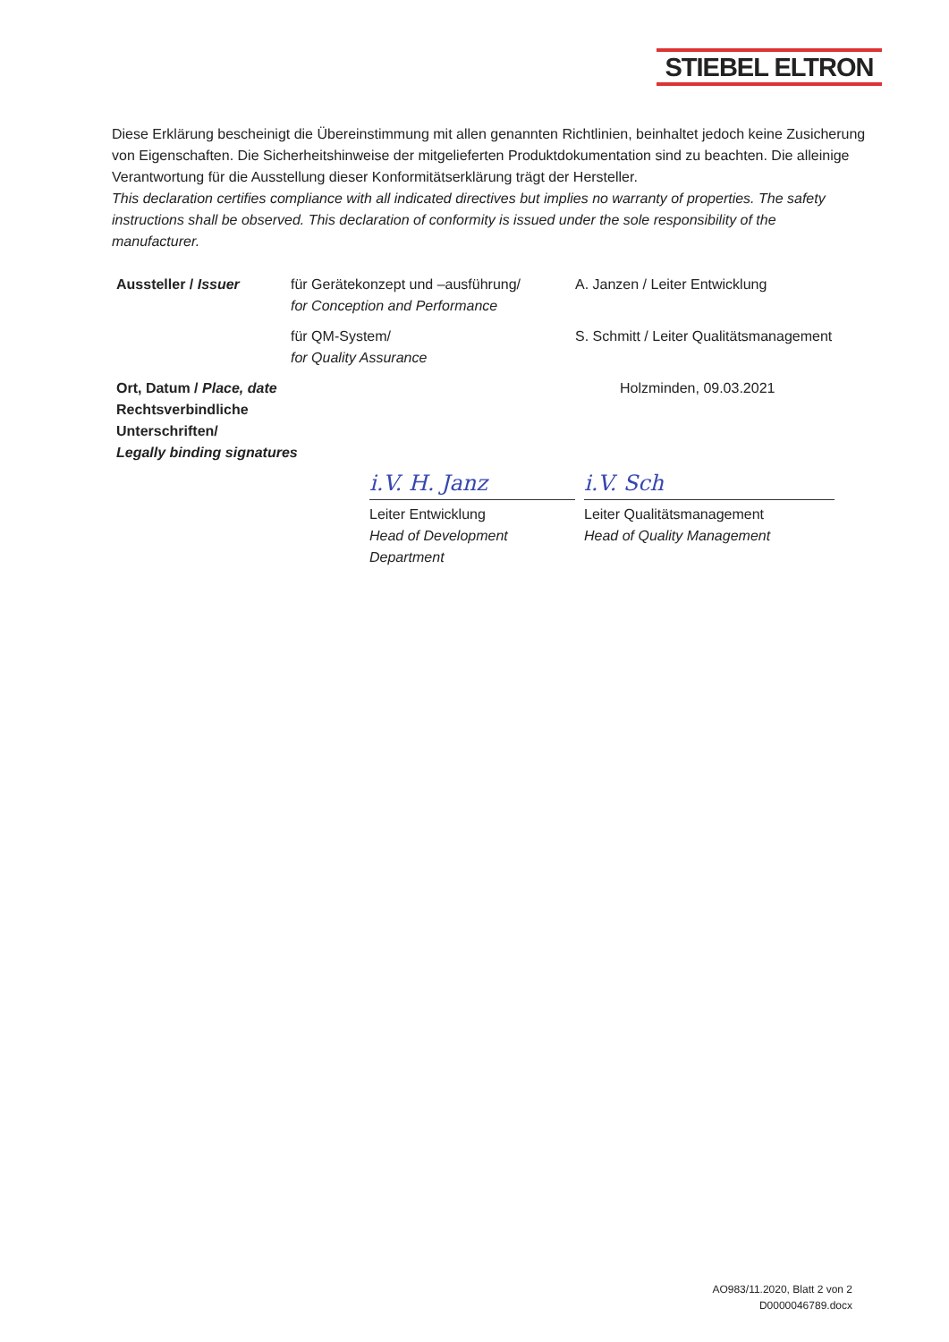STIEBEL ELTRON
Diese Erklärung bescheinigt die Übereinstimmung mit allen genannten Richtlinien, beinhaltet jedoch keine Zusicherung von Eigenschaften. Die Sicherheitshinweise der mitgelieferten Produktdokumentation sind zu beachten. Die alleinige Verantwortung für die Ausstellung dieser Konformitätserklärung trägt der Hersteller.
This declaration certifies compliance with all indicated directives but implies no warranty of properties. The safety instructions shall be observed. This declaration of conformity is issued under the sole responsibility of the manufacturer.
| Aussteller / Issuer | für Gerätekonzept und –ausführung/ for Conception and Performance | A. Janzen / Leiter Entwicklung | |
| | für QM-System/ for Quality Assurance | S. Schmitt / Leiter Qualitätsmanagement | |
| Ort, Datum / Place, date Rechtsverbindliche Unterschriften/ Legally binding signatures | | Holzminden, 09.03.2021 | |
| | i.V. H. Janz Leiter Entwicklung Head of Development Department | | i.V. Sch Leiter Qualitätsmanagement Head of Quality Management |
AO983/11.2020, Blatt 2 von 2
D0000046789.docx